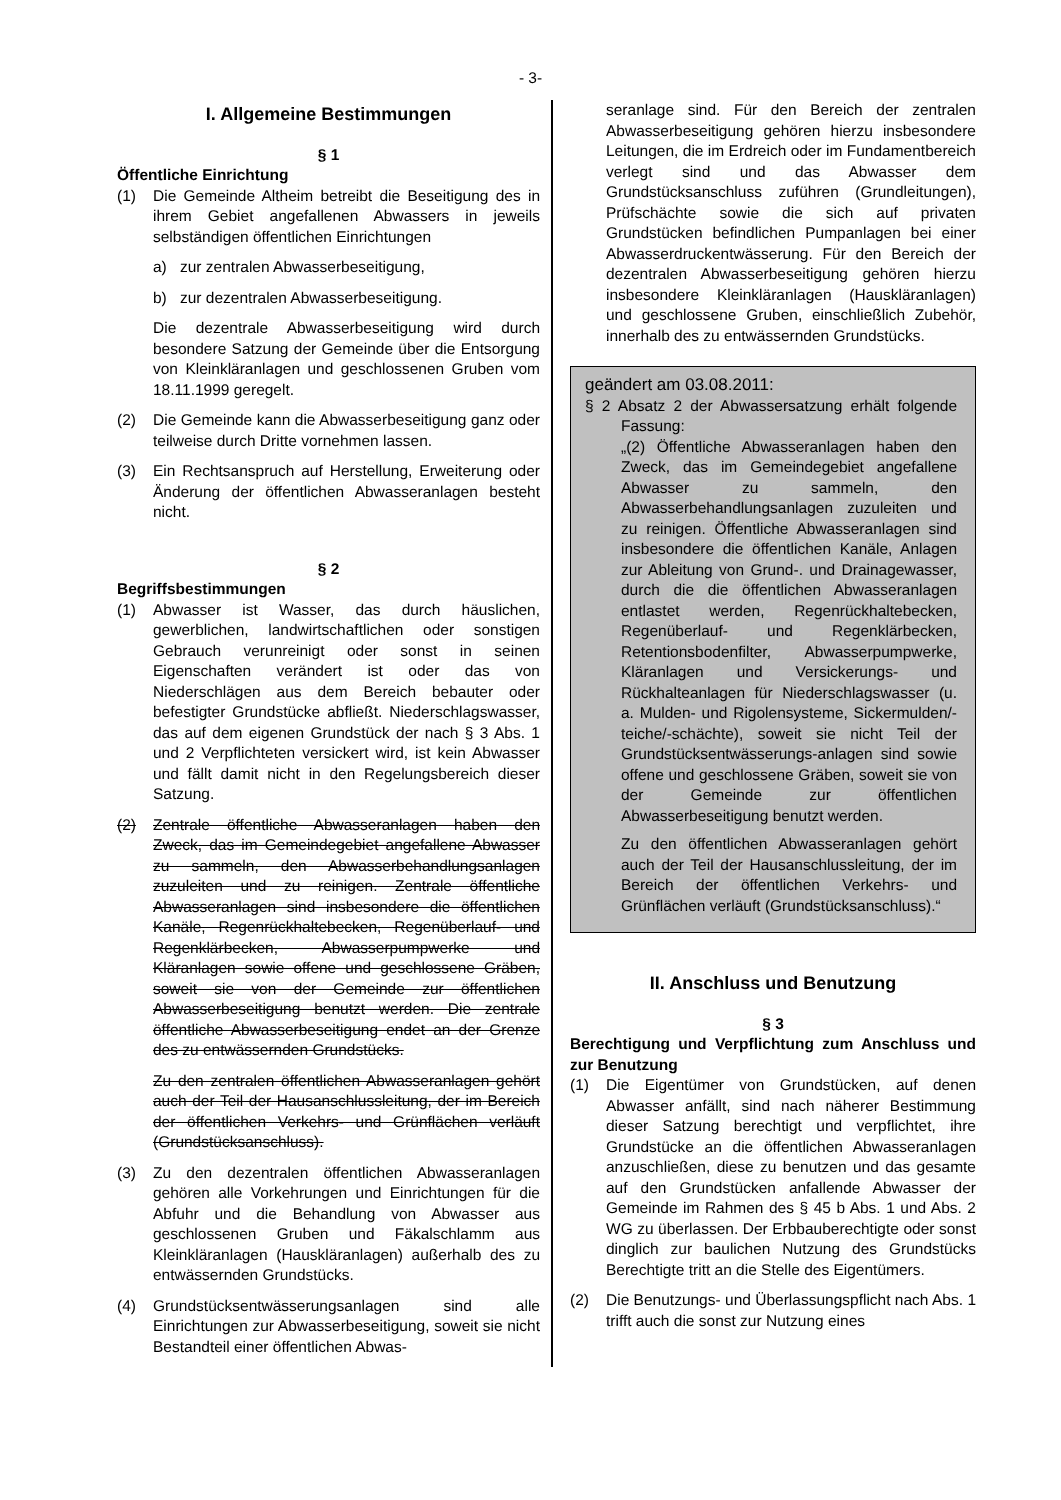- 3-
I. Allgemeine Bestimmungen
§ 1
Öffentliche Einrichtung
(1) Die Gemeinde Altheim betreibt die Beseitigung des in ihrem Gebiet angefallenen Abwassers in jeweils selbständigen öffentlichen Einrichtungen
a) zur zentralen Abwasserbeseitigung,
b) zur dezentralen Abwasserbeseitigung.
Die dezentrale Abwasserbeseitigung wird durch besondere Satzung der Gemeinde über die Entsorgung von Kleinkläranlagen und geschlossenen Gruben vom 18.11.1999 geregelt.
(2) Die Gemeinde kann die Abwasserbeseitigung ganz oder teilweise durch Dritte vornehmen lassen.
(3) Ein Rechtsanspruch auf Herstellung, Erweiterung oder Änderung der öffentlichen Abwasseranlagen besteht nicht.
§ 2
Begriffsbestimmungen
(1) Abwasser ist Wasser, das durch häuslichen, gewerblichen, landwirtschaftlichen oder sonstigen Gebrauch verunreinigt oder sonst in seinen Eigenschaften verändert ist oder das von Niederschlägen aus dem Bereich bebauter oder befestigter Grundstücke abfließt. Niederschlagswasser, das auf dem eigenen Grundstück der nach § 3 Abs. 1 und 2 Verpflichteten versickert wird, ist kein Abwasser und fällt damit nicht in den Regelungsbereich dieser Satzung.
(2) Zentrale öffentliche Abwasseranlagen haben den Zweck, das im Gemeindegebiet angefallene Abwasser zu sammeln, den Abwasserbehandlungsanlagen zuzuleiten und zu reinigen. Zentrale öffentliche Abwasseranlagen sind insbesondere die öffentlichen Kanäle, Regenrückhaltebecken, Regenüberlauf- und Regenklärbecken, Abwasserpumpwerke und Kläranlagen sowie offene und geschlossene Gräben, soweit sie von der Gemeinde zur öffentlichen Abwasserbeseitigung benutzt werden. Die zentrale öffentliche Abwasserbeseitigung endet an der Grenze des zu entwässernden Grundstücks.
Zu den zentralen öffentlichen Abwasseranlagen gehört auch der Teil der Hausanschlussleitung, der im Bereich der öffentlichen Verkehrs- und Grünflächen verläuft (Grundstücksanschluss).
(3) Zu den dezentralen öffentlichen Abwasseranlagen gehören alle Vorkehrungen und Einrichtungen für die Abfuhr und die Behandlung von Abwasser aus geschlossenen Gruben und Fäkalschlamm aus Kleinkläranlagen (Hauskläranlagen) außerhalb des zu entwässernden Grundstücks.
(4) Grundstücksentwässerungsanlagen sind alle Einrichtungen zur Abwasserbeseitigung, soweit sie nicht Bestandteil einer öffentlichen Abwas-
seranlage sind. Für den Bereich der zentralen Abwasserbeseitigung gehören hierzu insbesondere Leitungen, die im Erdreich oder im Fundamentbereich verlegt sind und das Abwasser dem Grundstücksanschluss zuführen (Grundleitungen), Prüfschächte sowie die sich auf privaten Grundstücken befindlichen Pumpanlagen bei einer Abwasserdruckentwässerung. Für den Bereich der dezentralen Abwasserbeseitigung gehören hierzu insbesondere Kleinkläranlagen (Hauskläranlagen) und geschlossene Gruben, einschließlich Zubehör, innerhalb des zu entwässernden Grundstücks.
geändert am 03.08.2011:
§ 2 Absatz 2 der Abwassersatzung erhält folgende Fassung:
„(2) Öffentliche Abwasseranlagen haben den Zweck, das im Gemeindegebiet angefallene Abwasser zu sammeln, den Abwasserbehandlungsanlagen zuzuleiten und zu reinigen. Öffentliche Abwasseranlagen sind insbesondere die öffentlichen Kanäle, Anlagen zur Ableitung von Grund-. und Drainagewasser, durch die die öffentlichen Abwasseranlagen entlastet werden, Regenrückhaltebecken, Regenüberlauf- und Regenklärbecken, Retentionsbodenfilter, Abwasserpumpwerke, Kläranlagen und Versickerungs- und Rückhalteanlagen für Niederschlagswasser (u. a. Mulden- und Rigolensysteme, Sickermulden/-teiche/-schächte), soweit sie nicht Teil der Grundstücksentwässerungs-anlagen sind sowie offene und geschlossene Gräben, soweit sie von der Gemeinde zur öffentlichen Abwasserbeseitigung benutzt werden.
Zu den öffentlichen Abwasseranlagen gehört auch der Teil der Hausanschlussleitung, der im Bereich der öffentlichen Verkehrs- und Grünflächen verläuft (Grundstücksanschluss).“
II. Anschluss und Benutzung
§ 3
Berechtigung und Verpflichtung zum Anschluss und zur Benutzung
(1) Die Eigentümer von Grundstücken, auf denen Abwasser anfällt, sind nach näherer Bestimmung dieser Satzung berechtigt und verpflichtet, ihre Grundstücke an die öffentlichen Abwasseranlagen anzuschließen, diese zu benutzen und das gesamte auf den Grundstücken anfallende Abwasser der Gemeinde im Rahmen des § 45 b Abs. 1 und Abs. 2 WG zu überlassen. Der Erbbauberechtigte oder sonst dinglich zur baulichen Nutzung des Grundstücks Berechtigte tritt an die Stelle des Eigentümers.
(2) Die Benutzungs- und Überlassungspflicht nach Abs. 1 trifft auch die sonst zur Nutzung eines